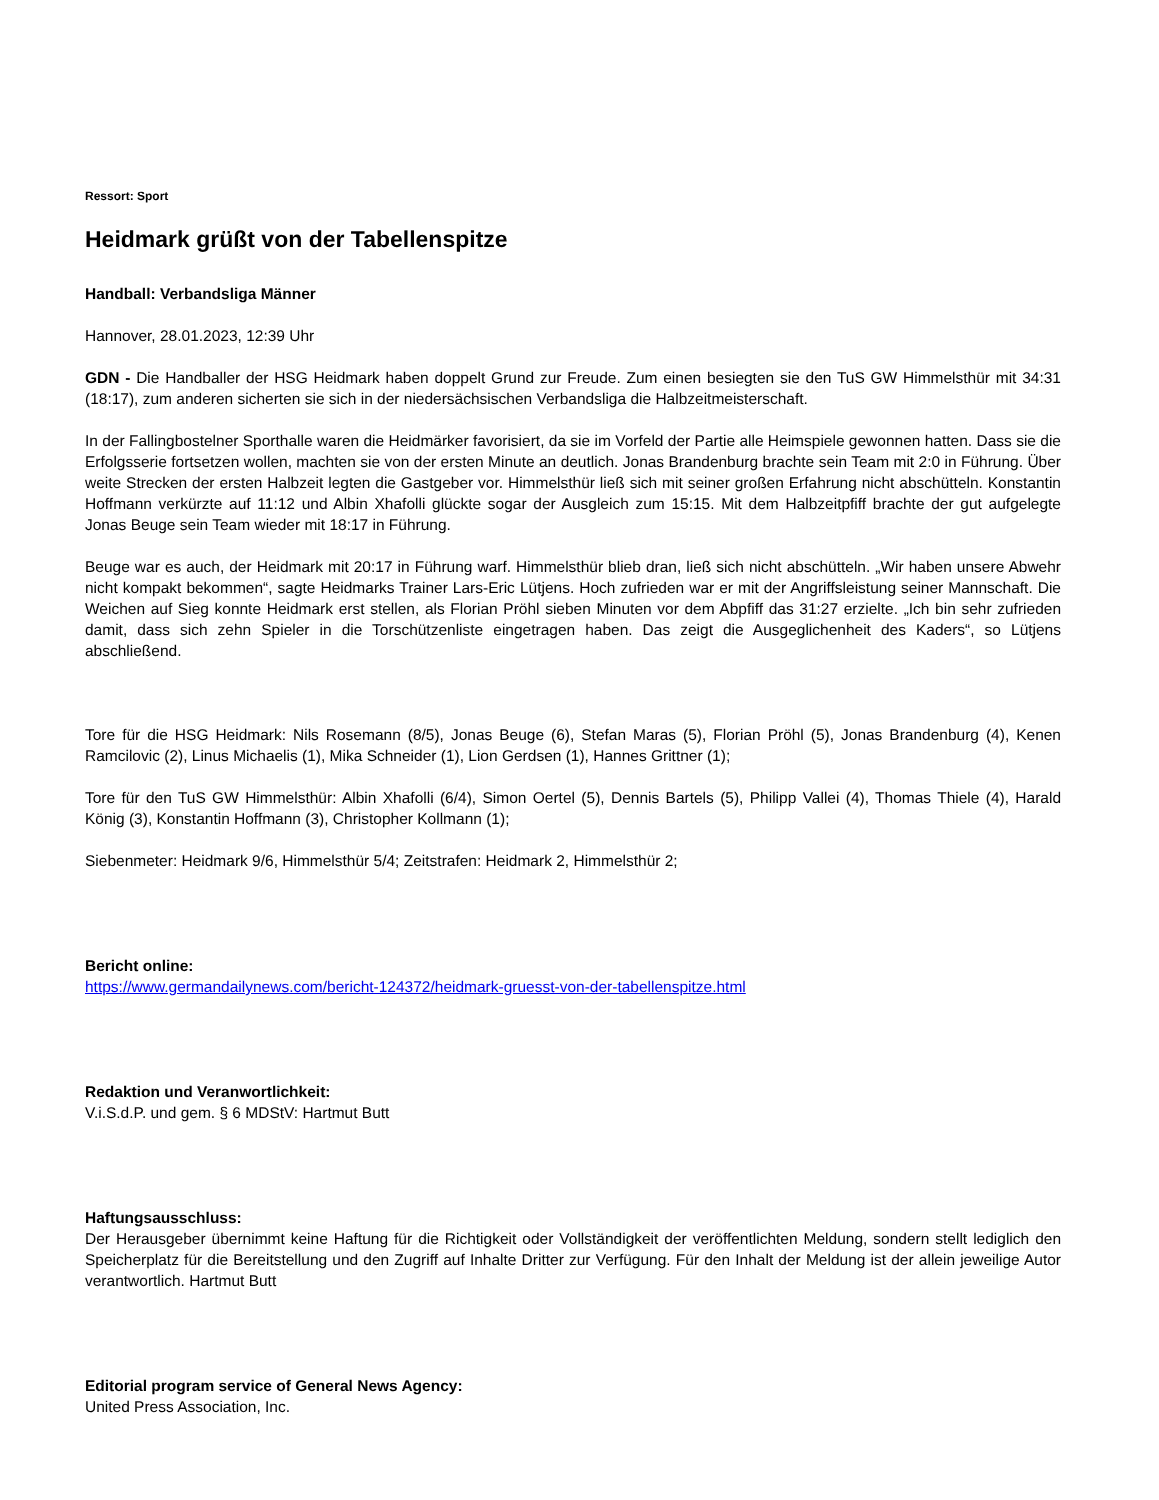Ressort: Sport
Heidmark grüßt von der Tabellenspitze
Handball: Verbandsliga Männer
Hannover, 28.01.2023, 12:39 Uhr
GDN - Die Handballer der HSG Heidmark haben doppelt Grund zur Freude. Zum einen besiegten sie den TuS GW Himmelsthür mit 34:31 (18:17), zum anderen sicherten sie sich in der niedersächsischen Verbandsliga die Halbzeitmeisterschaft.
In der Fallingbostelner Sporthalle waren die Heidmärker favorisiert, da sie im Vorfeld der Partie alle Heimspiele gewonnen hatten. Dass sie die Erfolgsserie fortsetzen wollen, machten sie von der ersten Minute an deutlich. Jonas Brandenburg brachte sein Team mit 2:0 in Führung. Über weite Strecken der ersten Halbzeit legten die Gastgeber vor. Himmelsthür ließ sich mit seiner großen Erfahrung nicht abschütteln. Konstantin Hoffmann verkürzte auf 11:12 und Albin Xhafolli glückte sogar der Ausgleich zum 15:15. Mit dem Halbzeitpfiff brachte der gut aufgelegte Jonas Beuge sein Team wieder mit 18:17 in Führung.
Beuge war es auch, der Heidmark mit 20:17 in Führung warf. Himmelsthür blieb dran, ließ sich nicht abschütteln. „Wir haben unsere Abwehr nicht kompakt bekommen“, sagte Heidmarks Trainer Lars-Eric Lütjens. Hoch zufrieden war er mit der Angriffsleistung seiner Mannschaft. Die Weichen auf Sieg konnte Heidmark erst stellen, als Florian Pröhl sieben Minuten vor dem Abpfiff das 31:27 erzielte. „Ich bin sehr zufrieden damit, dass sich zehn Spieler in die Torschützenliste eingetragen haben. Das zeigt die Ausgeglichenheit des Kaders“, so Lütjens abschließend.
Tore für die HSG Heidmark: Nils Rosemann (8/5), Jonas Beuge (6), Stefan Maras (5), Florian Pröhl (5), Jonas Brandenburg (4), Kenen Ramcilovic (2), Linus Michaelis (1), Mika Schneider (1), Lion Gerdsen (1), Hannes Grittner (1);
Tore für den TuS GW Himmelsthür: Albin Xhafolli (6/4), Simon Oertel (5), Dennis Bartels (5), Philipp Vallei (4), Thomas Thiele (4), Harald König (3), Konstantin Hoffmann (3), Christopher Kollmann (1);
Siebenmeter: Heidmark 9/6, Himmelsthür 5/4; Zeitstrafen: Heidmark 2, Himmelsthür 2;
Bericht online:
https://www.germandailynews.com/bericht-124372/heidmark-gruesst-von-der-tabellenspitze.html
Redaktion und Veranwortlichkeit:
V.i.S.d.P. und gem. § 6 MDStV: Hartmut Butt
Haftungsausschluss:
Der Herausgeber übernimmt keine Haftung für die Richtigkeit oder Vollständigkeit der veröffentlichten Meldung, sondern stellt lediglich den Speicherplatz für die Bereitstellung und den Zugriff auf Inhalte Dritter zur Verfügung. Für den Inhalt der Meldung ist der allein jeweilige Autor verantwortlich. Hartmut Butt
Editorial program service of General News Agency:
United Press Association, Inc.